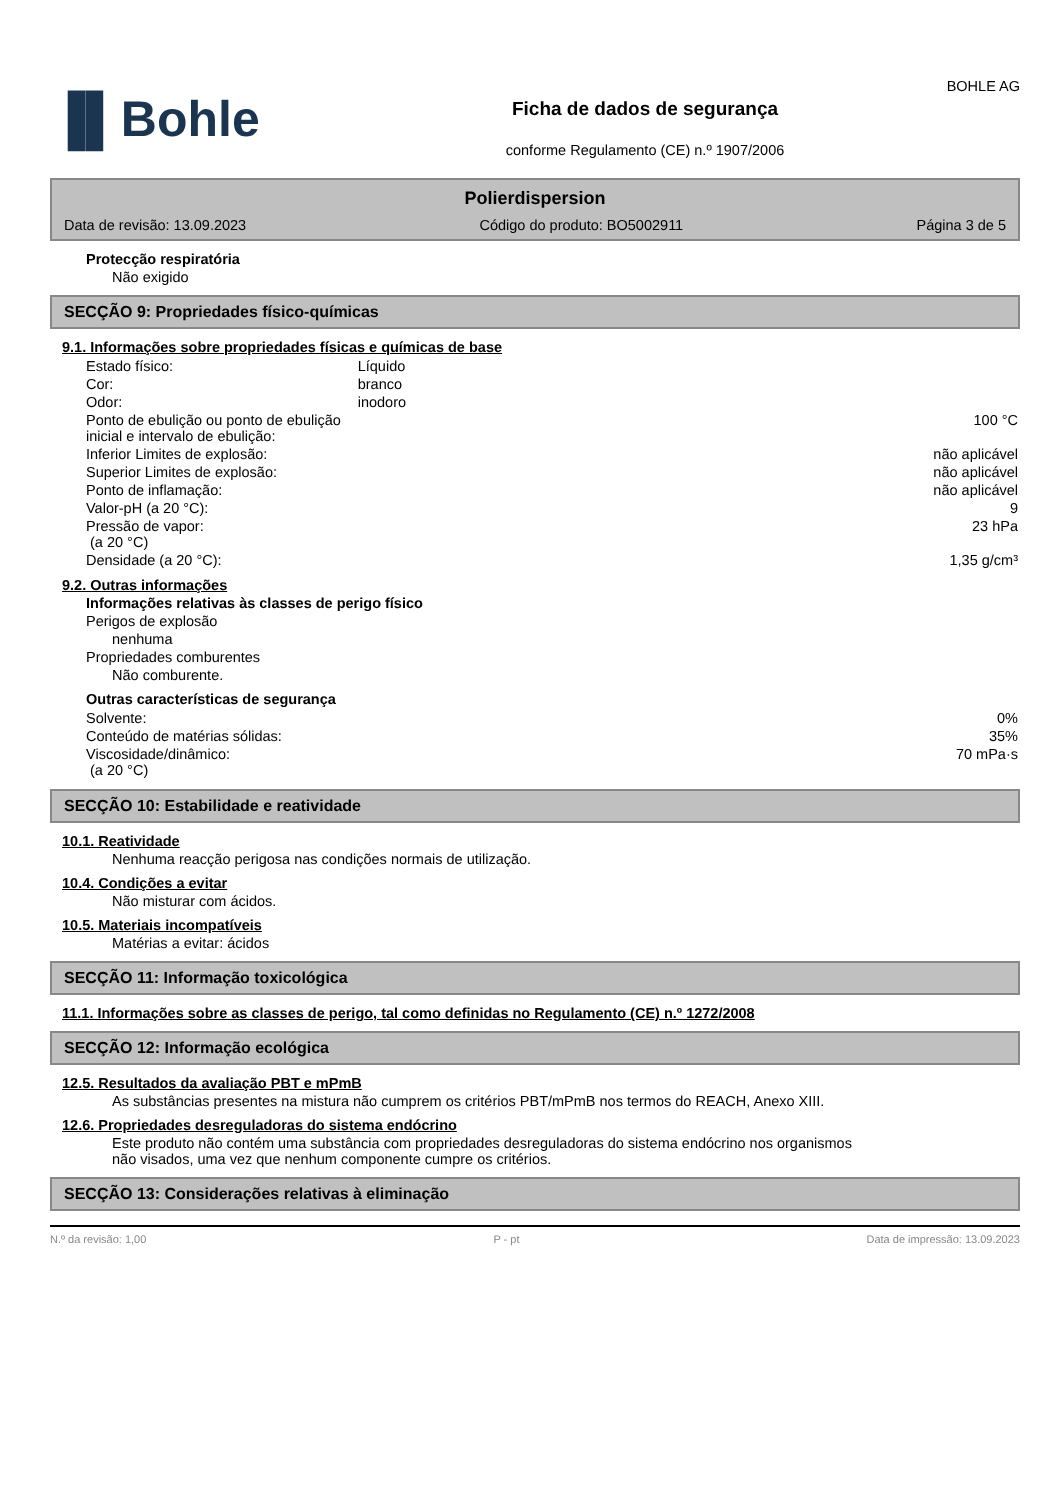▐▌Bohle
Ficha de dados de segurança
conforme Regulamento (CE) n.º 1907/2006
BOHLE AG
Polierdispersion
Data de revisão: 13.09.2023 Código do produto: BO5002911 Página 3 de 5
Protecção respiratória
Não exigido
SECÇÃO 9: Propriedades físico-químicas
9.1. Informações sobre propriedades físicas e químicas de base
| Estado físico: | Líquido | |
| Cor: | branco | |
| Odor: | inodoro | |
| Ponto de ebulição ou ponto de ebulição inicial e intervalo de ebulição: | | 100 °C |
| Inferior Limites de explosão: | | não aplicável |
| Superior Limites de explosão: | | não aplicável |
| Ponto de inflamação: | | não aplicável |
| Valor-pH (a 20 °C): | | 9 |
| Pressão de vapor: (a 20 °C) | | 23 hPa |
| Densidade (a 20 °C): | | 1,35 g/cm³ |
9.2. Outras informações
Informações relativas às classes de perigo físico
Perigos de explosão
nenhuma
Propriedades comburentes
Não comburente.
Outras características de segurança
| Solvente: | 0% |
| Conteúdo de matérias sólidas: | 35% |
| Viscosidade/dinâmico: (a 20 °C) | 70 mPa·s |
SECÇÃO 10: Estabilidade e reatividade
10.1. Reatividade
Nenhuma reacção perigosa nas condições normais de utilização.
10.4. Condições a evitar
Não misturar com ácidos.
10.5. Materiais incompatíveis
Matérias a evitar: ácidos
SECÇÃO 11: Informação toxicológica
11.1. Informações sobre as classes de perigo, tal como definidas no Regulamento (CE) n.º 1272/2008
SECÇÃO 12: Informação ecológica
12.5. Resultados da avaliação PBT e mPmB
As substâncias presentes na mistura não cumprem os critérios PBT/mPmB nos termos do REACH, Anexo XIII.
12.6. Propriedades desreguladoras do sistema endócrino
Este produto não contém uma substância com propriedades desreguladoras do sistema endócrino nos organismos não visados, uma vez que nenhum componente cumpre os critérios.
SECÇÃO 13: Considerações relativas à eliminação
N.º da revisão: 1,00 P - pt Data de impressão: 13.09.2023